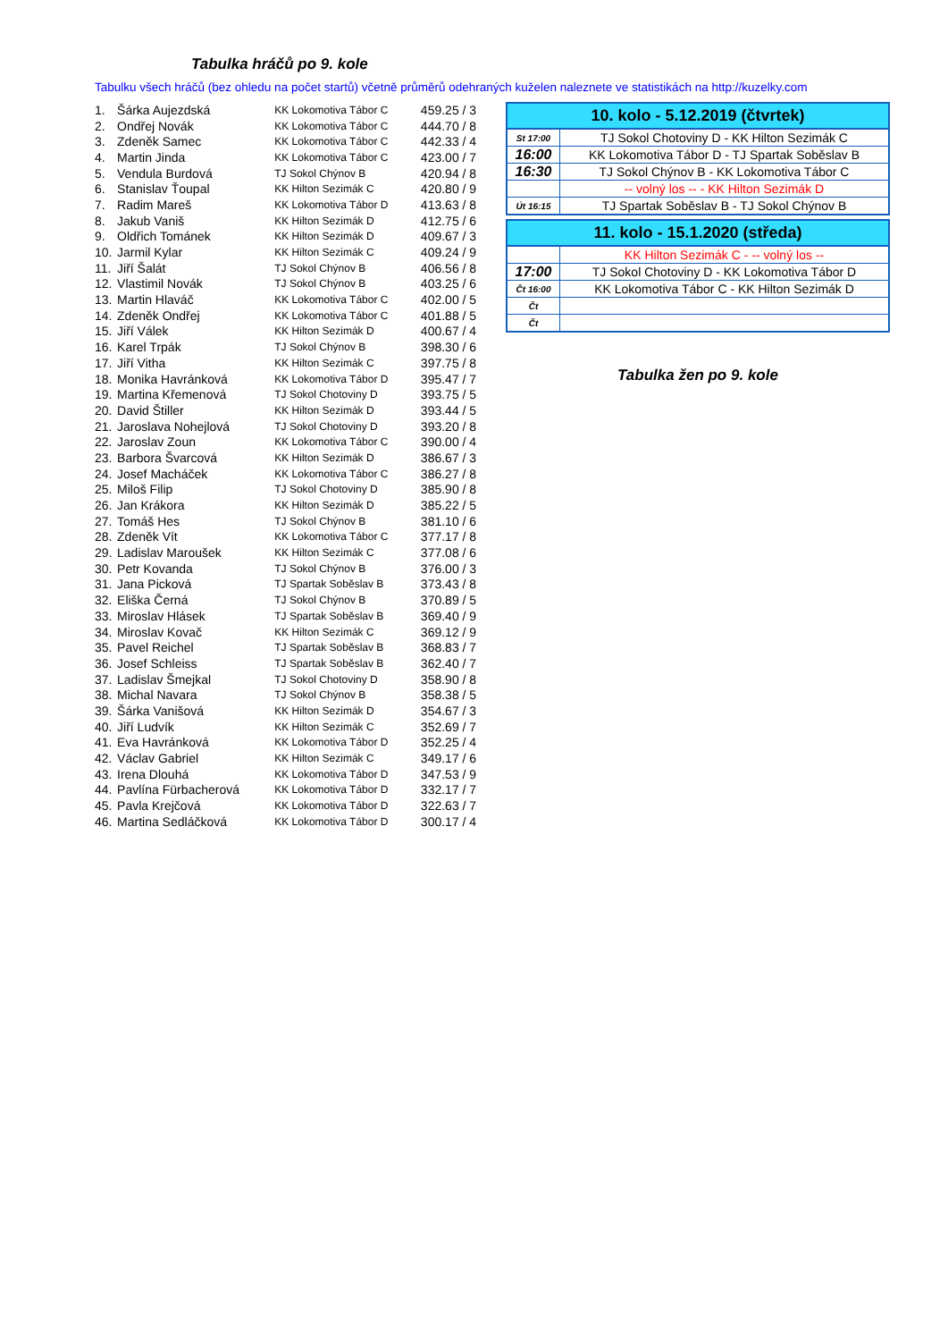Tabulka hráčů po 9. kole
Tabulku všech hráčů (bez ohledu na počet startů) včetně průměrů odehraných kuželen naleznete ve statistikách na http://kuzelky.com
| 1. | Šárka Aujezdská | KK Lokomotiva Tábor C | 459.25 / 3 |
| 2. | Ondřej Novák | KK Lokomotiva Tábor C | 444.70 / 8 |
| 3. | Zdeněk Samec | KK Lokomotiva Tábor C | 442.33 / 4 |
| 4. | Martin Jinda | KK Lokomotiva Tábor C | 423.00 / 7 |
| 5. | Vendula Burdová | TJ Sokol Chýnov B | 420.94 / 8 |
| 6. | Stanislav Ťoupal | KK Hilton Sezimák C | 420.80 / 9 |
| 7. | Radim Mareš | KK Lokomotiva Tábor D | 413.63 / 8 |
| 8. | Jakub Vaniš | KK Hilton Sezimák D | 412.75 / 6 |
| 9. | Oldřich Tománek | KK Hilton Sezimák D | 409.67 / 3 |
| 10. | Jarmil Kylar | KK Hilton Sezimák C | 409.24 / 9 |
| 11. | Jiří Šalát | TJ Sokol Chýnov B | 406.56 / 8 |
| 12. | Vlastimil Novák | TJ Sokol Chýnov B | 403.25 / 6 |
| 13. | Martin Hlaváč | KK Lokomotiva Tábor C | 402.00 / 5 |
| 14. | Zdeněk Ondřej | KK Lokomotiva Tábor C | 401.88 / 5 |
| 15. | Jiří Válek | KK Hilton Sezimák D | 400.67 / 4 |
| 16. | Karel Trpák | TJ Sokol Chýnov B | 398.30 / 6 |
| 17. | Jiří Vitha | KK Hilton Sezimák C | 397.75 / 8 |
| 18. | Monika Havránková | KK Lokomotiva Tábor D | 395.47 / 7 |
| 19. | Martina Křemenová | TJ Sokol Chotoviny D | 393.75 / 5 |
| 20. | David Štiller | KK Hilton Sezimák D | 393.44 / 5 |
| 21. | Jaroslava Nohejlová | TJ Sokol Chotoviny D | 393.20 / 8 |
| 22. | Jaroslav Zoun | KK Lokomotiva Tábor C | 390.00 / 4 |
| 23. | Barbora Švarcová | KK Hilton Sezimák D | 386.67 / 3 |
| 24. | Josef Macháček | KK Lokomotiva Tábor C | 386.27 / 8 |
| 25. | Miloš Filip | TJ Sokol Chotoviny D | 385.90 / 8 |
| 26. | Jan Krákora | KK Hilton Sezimák D | 385.22 / 5 |
| 27. | Tomáš Hes | TJ Sokol Chýnov B | 381.10 / 6 |
| 28. | Zdeněk Vít | KK Lokomotiva Tábor C | 377.17 / 8 |
| 29. | Ladislav Maroušek | KK Hilton Sezimák C | 377.08 / 6 |
| 30. | Petr Kovanda | TJ Sokol Chýnov B | 376.00 / 3 |
| 31. | Jana Picková | TJ Spartak Soběslav B | 373.43 / 8 |
| 32. | Eliška Černá | TJ Sokol Chýnov B | 370.89 / 5 |
| 33. | Miroslav Hlásek | TJ Spartak Soběslav B | 369.40 / 9 |
| 34. | Miroslav Kovač | KK Hilton Sezimák C | 369.12 / 9 |
| 35. | Pavel Reichel | TJ Spartak Soběslav B | 368.83 / 7 |
| 36. | Josef Schleiss | TJ Spartak Soběslav B | 362.40 / 7 |
| 37. | Ladislav Šmejkal | TJ Sokol Chotoviny D | 358.90 / 8 |
| 38. | Michal Navara | TJ Sokol Chýnov B | 358.38 / 5 |
| 39. | Šárka Vanišová | KK Hilton Sezimák D | 354.67 / 3 |
| 40. | Jiří Ludvík | KK Hilton Sezimák C | 352.69 / 7 |
| 41. | Eva Havránková | KK Lokomotiva Tábor D | 352.25 / 4 |
| 42. | Václav Gabriel | KK Hilton Sezimák C | 349.17 / 6 |
| 43. | Irena Dlouhá | KK Lokomotiva Tábor D | 347.53 / 9 |
| 44. | Pavlína Fürbacherová | KK Lokomotiva Tábor D | 332.17 / 7 |
| 45. | Pavla Krejčová | KK Lokomotiva Tábor D | 322.63 / 7 |
| 46. | Martina Sedláčková | KK Lokomotiva Tábor D | 300.17 / 4 |
| 10. kolo - 5.12.2019 (čtvrtek) | |
| --- | --- |
| St 17:00 | TJ Sokol Chotoviny D - KK Hilton Sezimák C |
| 16:00 | KK Lokomotiva Tábor D - TJ Spartak Soběslav B |
| 16:30 | TJ Sokol Chýnov B - KK Lokomotiva Tábor C |
| | -- volný los -- - KK Hilton Sezimák D |
| Út 16:15 | TJ Spartak Soběslav B - TJ Sokol Chýnov B |
| 11. kolo - 15.1.2020 (středa) | |
| --- | --- |
| | KK Hilton Sezimák C - -- volný los -- |
| 17:00 | TJ Sokol Chotoviny D - KK Lokomotiva Tábor D |
| Čt 16:00 | KK Lokomotiva Tábor C - KK Hilton Sezimák D |
| Čt | |
| Čt | |
Tabulka žen po 9. kole